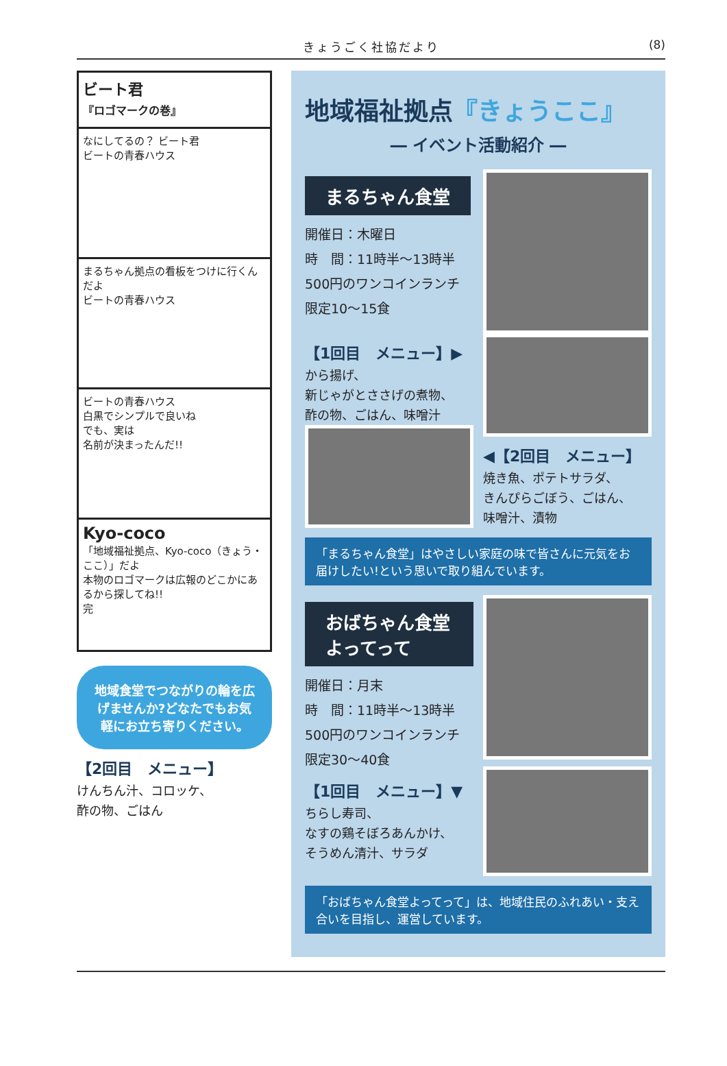きょうごく社協だより (8)
ビート君
『ロゴマークの巻』
なにしてるの？ ビート君
ビートの青春ハウス
まるちゃん拠点の看板をつけに行くんだよ
ビートの青春ハウス
ビートの青春ハウス
白黒でシンプルで良いね
でも、実は
名前が決まったんだ!!
Kyo-coco
「地域福祉拠点、Kyo-coco（きょう・ここ）」だよ
本物のロゴマークは広報のどこかにあるから探してね!!
完
地域食堂でつながりの輪を広げませんか?どなたでもお気軽にお立ち寄りください。
【2回目　メニュー】
けんちん汁、コロッケ、
酢の物、ごはん
地域福祉拠点『きょうここ』
― イベント活動紹介 ―
まるちゃん食堂
開催日：木曜日
時　間：11時半～13時半
500円のワンコインランチ
限定10～15食
【1回目　メニュー】▶
から揚げ、
新じゃがとささげの煮物、
酢の物、ごはん、味噌汁
◀【2回目　メニュー】
焼き魚、ポテトサラダ、
きんぴらごぼう、ごはん、
味噌汁、漬物
「まるちゃん食堂」はやさしい家庭の味で皆さんに元気をお届けしたい!という思いで取り組んでいます。
おばちゃん食堂 よってって
開催日：月末
時　間：11時半～13時半
500円のワンコインランチ
限定30～40食
【1回目　メニュー】▼
ちらし寿司、
なすの鶏そぼろあんかけ、
そうめん清汁、サラダ
「おばちゃん食堂よってって」は、地域住民のふれあい・支え合いを目指し、運営しています。